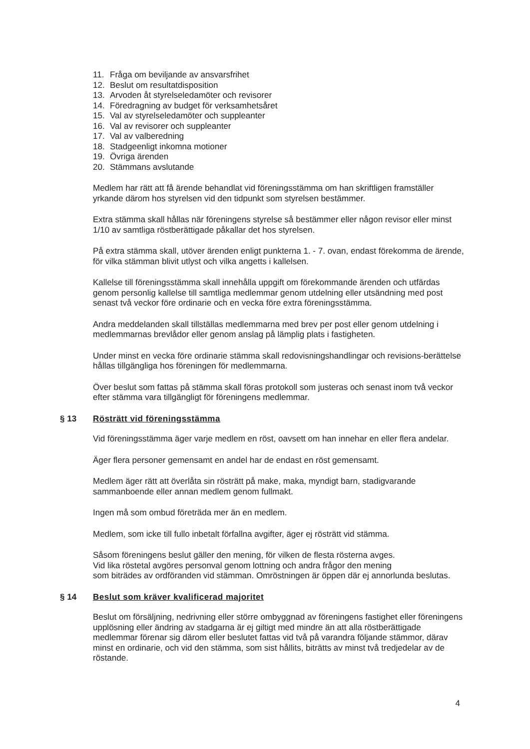11. Fråga om beviljande av ansvarsfrihet
12. Beslut om resultatdisposition
13. Arvoden åt styrelseledamöter och revisorer
14. Föredragning av budget för verksamhetsåret
15. Val av styrelseledamöter och suppleanter
16. Val av revisorer och suppleanter
17. Val av valberedning
18. Stadgeenligt inkomna motioner
19. Övriga ärenden
20. Stämmans avslutande
Medlem har rätt att få ärende behandlat vid föreningsstämma om han skriftligen framställer yrkande därom hos styrelsen vid den tidpunkt som styrelsen bestämmer.
Extra stämma skall hållas när föreningens styrelse så bestämmer eller någon revisor eller minst 1/10 av samtliga röstberättigade påkallar det hos styrelsen.
På extra stämma skall, utöver ärenden enligt punkterna 1. - 7. ovan, endast förekomma de ärende, för vilka stämman blivit utlyst och vilka angetts i kallelsen.
Kallelse till föreningsstämma skall innehålla uppgift om förekommande ärenden och utfärdas genom personlig kallelse till samtliga medlemmar genom utdelning eller utsändning med post senast två veckor före ordinarie och en vecka före extra föreningsstämma.
Andra meddelanden skall tillställas medlemmarna med brev per post eller genom utdelning i medlemmarnas brevlådor eller genom anslag på lämplig plats i fastigheten.
Under minst en vecka före ordinarie stämma skall redovisningshandlingar och revisions-berättelse hållas tillgängliga hos föreningen för medlemmarna.
Över beslut som fattas på stämma skall föras protokoll som justeras och senast inom två veckor efter stämma vara tillgängligt för föreningens medlemmar.
§ 13 Rösträtt vid föreningsstämma
Vid föreningsstämma äger varje medlem en röst, oavsett om han innehar en eller flera andelar.
Äger flera personer gemensamt en andel har de endast en röst gemensamt.
Medlem äger rätt att överlåta sin rösträtt på make, maka, myndigt barn, stadigvarande sammanboende eller annan medlem genom fullmakt.
Ingen må som ombud företräda mer än en medlem.
Medlem, som icke till fullo inbetalt förfallna avgifter, äger ej rösträtt vid stämma.
Såsom föreningens beslut gäller den mening, för vilken de flesta rösterna avges.
Vid lika röstetal avgöres personval genom lottning och andra frågor den mening
som biträdes av ordföranden vid stämman. Omröstningen är öppen där ej annorlunda beslutas.
§ 14 Beslut som kräver kvalificerad majoritet
Beslut om försäljning, nedrivning eller större ombyggnad av föreningens fastighet eller föreningens upplösning eller ändring av stadgarna är ej giltigt med mindre än att alla röstberättigade medlemmar förenar sig därom eller beslutet fattas vid två på varandra följande stämmor, därav minst en ordinarie, och vid den stämma, som sist hållits, biträtts av minst två tredjedelar av de röstande.
4